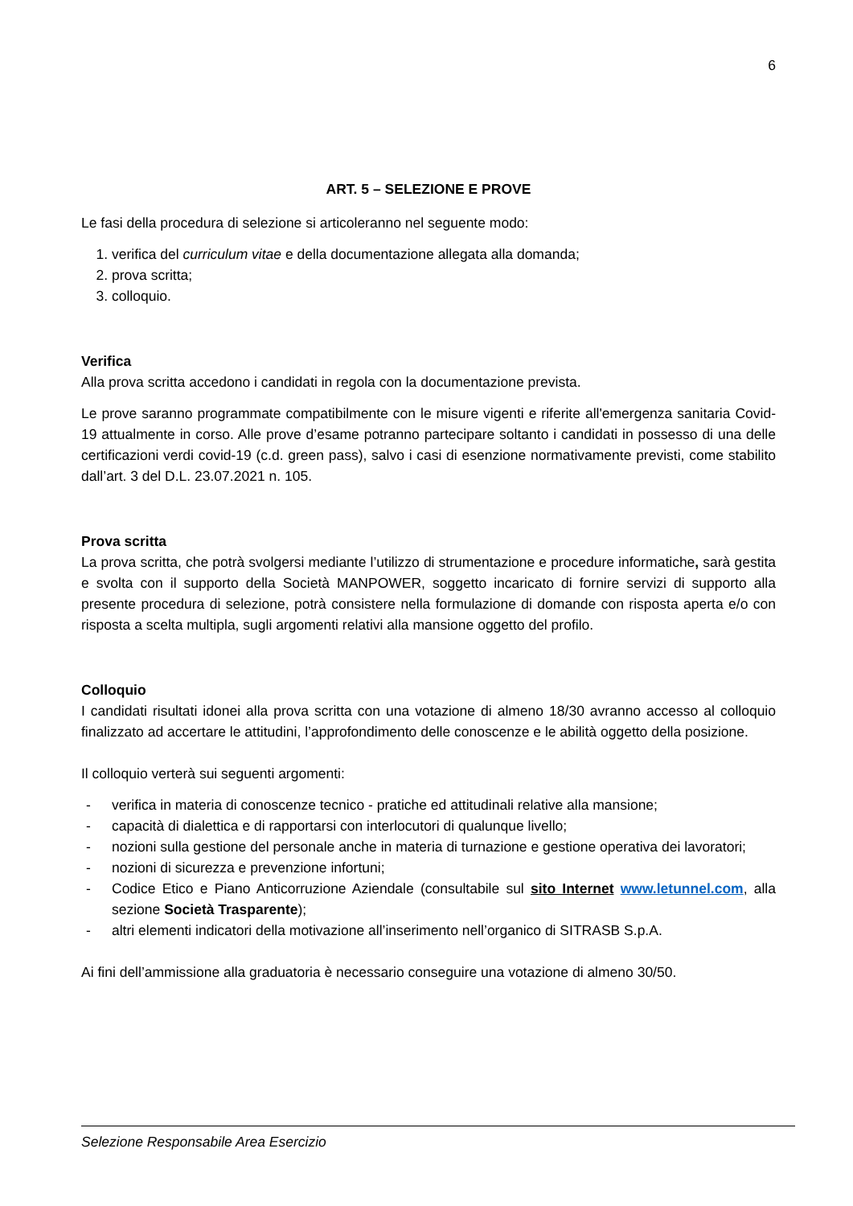6
ART. 5 – SELEZIONE E PROVE
Le fasi della procedura di selezione si articoleranno nel seguente modo:
1. verifica del curriculum vitae e della documentazione allegata alla domanda;
2. prova scritta;
3. colloquio.
Verifica
Alla prova scritta accedono i candidati in regola con la documentazione prevista.
Le prove saranno programmate compatibilmente con le misure vigenti e riferite all'emergenza sanitaria Covid-19 attualmente in corso. Alle prove d’esame potranno partecipare soltanto i candidati in possesso di una delle certificazioni verdi covid-19 (c.d. green pass), salvo i casi di esenzione normativamente previsti, come stabilito dall’art. 3 del D.L. 23.07.2021 n. 105.
Prova scritta
La prova scritta, che potrà svolgersi mediante l’utilizzo di strumentazione e procedure informatiche, sarà gestita e svolta con il supporto della Società MANPOWER, soggetto incaricato di fornire servizi di supporto alla presente procedura di selezione, potrà consistere nella formulazione di domande con risposta aperta e/o con risposta a scelta multipla, sugli argomenti relativi alla mansione oggetto del profilo.
Colloquio
I candidati risultati idonei alla prova scritta con una votazione di almeno 18/30 avranno accesso al colloquio finalizzato ad accertare le attitudini, l’approfondimento delle conoscenze e le abilità oggetto della posizione.
Il colloquio verterà sui seguenti argomenti:
- verifica in materia di conoscenze tecnico - pratiche ed attitudinali relative alla mansione;
- capacità di dialettica e di rapportarsi con interlocutori di qualunque livello;
- nozioni sulla gestione del personale anche in materia di turnazione e gestione operativa dei lavoratori;
- nozioni di sicurezza e prevenzione infortuni;
- Codice Etico e Piano Anticorruzione Aziendale (consultabile sul sito Internet www.letunnel.com, alla sezione Società Trasparente);
- altri elementi indicatori della motivazione all’inserimento nell’organico di SITRASB S.p.A.
Ai fini dell’ammissione alla graduatoria è necessario conseguire una votazione di almeno 30/50.
Selezione Responsabile Area Esercizio